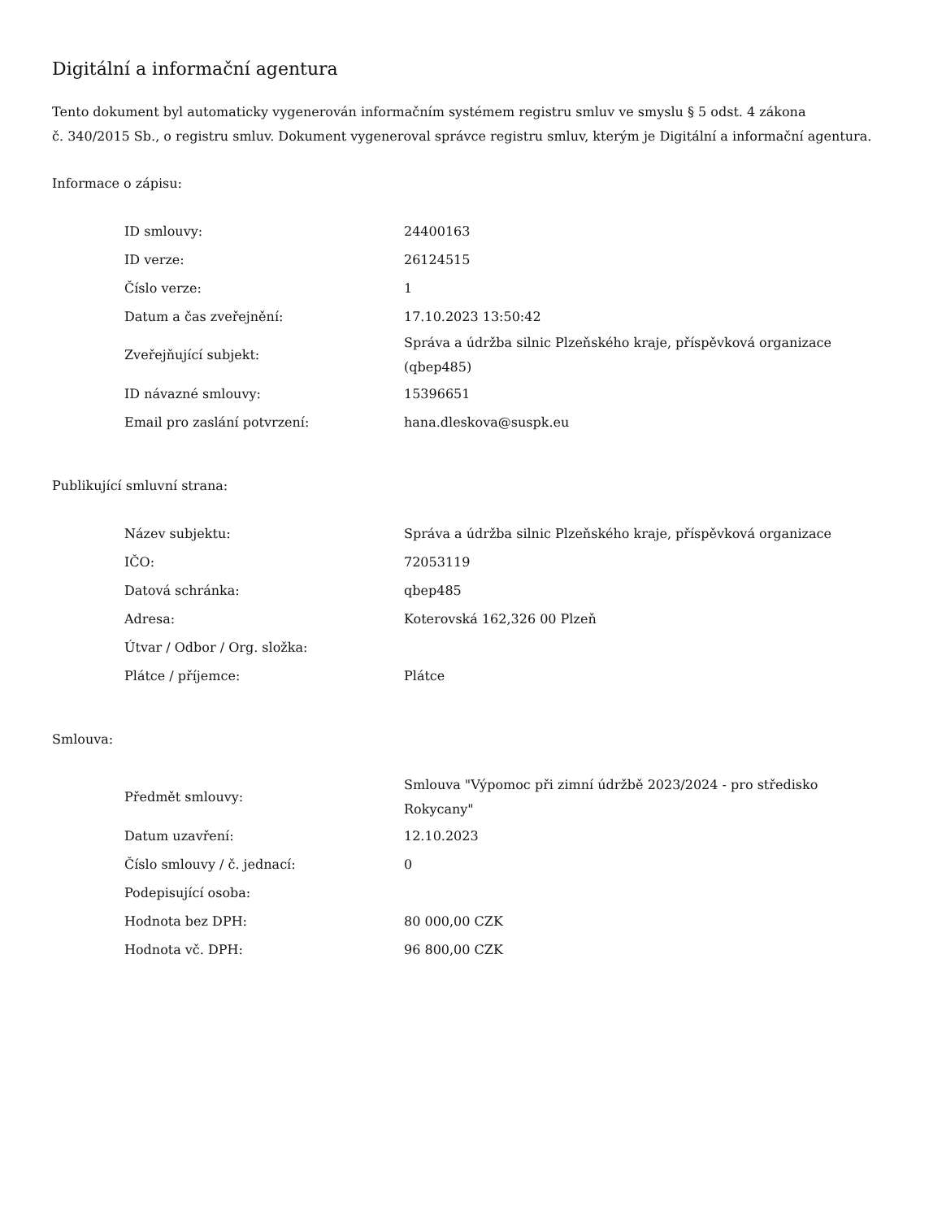Digitální a informační agentura
Tento dokument byl automaticky vygenerován informačním systémem registru smluv ve smyslu § 5 odst. 4 zákona
č. 340/2015 Sb., o registru smluv. Dokument vygeneroval správce registru smluv, kterým je Digitální a informační agentura.
Informace o zápisu:
| ID smlouvy: | 24400163 |
| ID verze: | 26124515 |
| Číslo verze: | 1 |
| Datum a čas zveřejnění: | 17.10.2023 13:50:42 |
| Zveřejňující subjekt: | Správa a údržba silnic Plzeňského kraje, příspěvková organizace (qbep485) |
| ID návazné smlouvy: | 15396651 |
| Email pro zaslání potvrzení: | hana.dleskova@suspk.eu |
Publikující smluvní strana:
| Název subjektu: | Správa a údržba silnic Plzeňského kraje, příspěvková organizace |
| IČO: | 72053119 |
| Datová schránka: | qbep485 |
| Adresa: | Koterovská 162,326 00 Plzeň |
| Útvar / Odbor / Org. složka: | |
| Plátce / příjemce: | Plátce |
Smlouva:
| Předmět smlouvy: | Smlouva "Výpomoc při zimní údržbě 2023/2024 - pro středisko Rokycany" |
| Datum uzavření: | 12.10.2023 |
| Číslo smlouvy / č. jednací: | 0 |
| Podepisující osoba: | |
| Hodnota bez DPH: | 80 000,00 CZK |
| Hodnota vč. DPH: | 96 800,00 CZK |